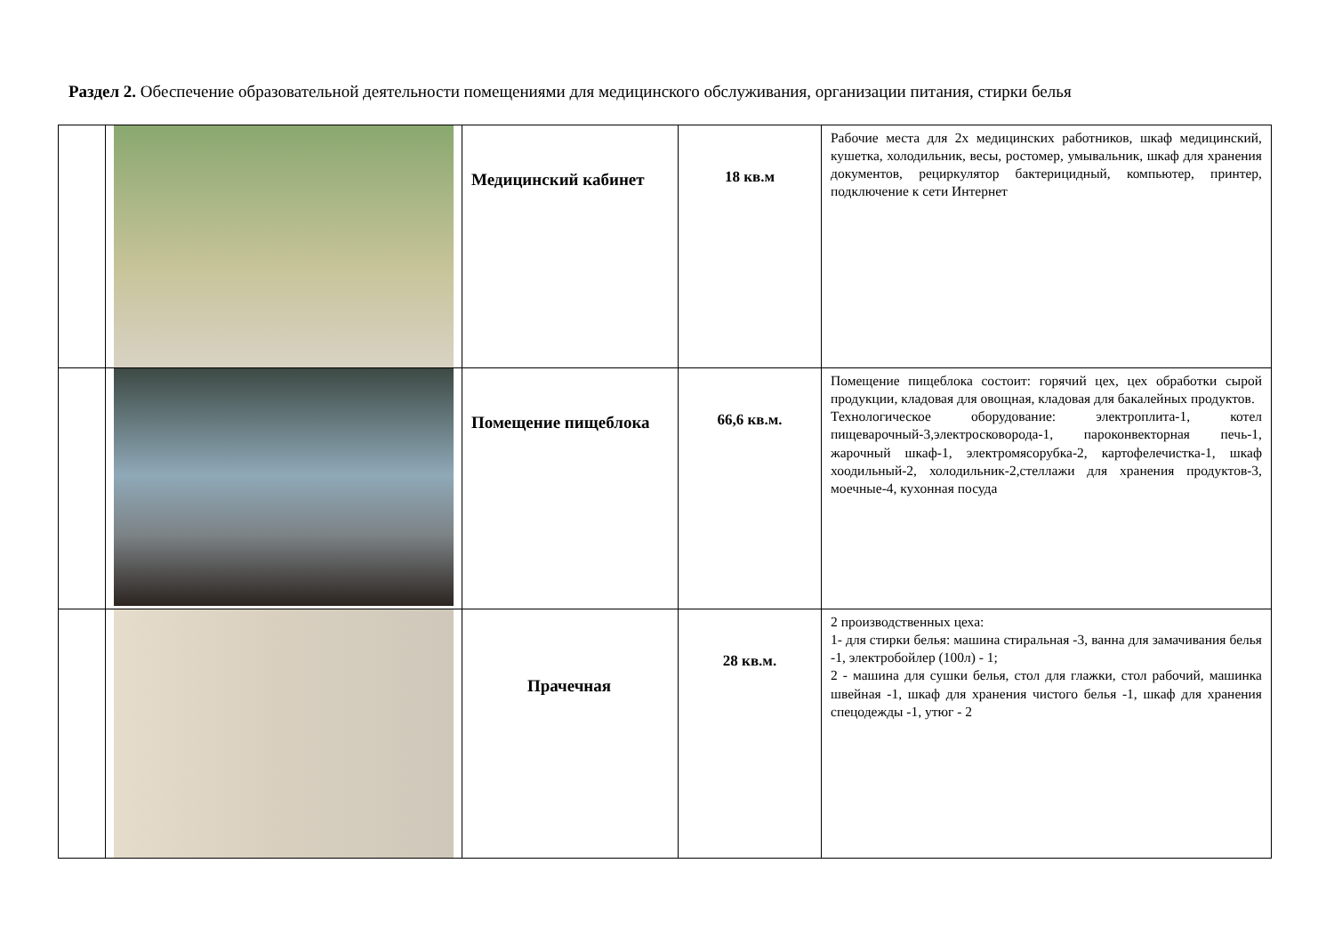Раздел 2. Обеспечение образовательной деятельности помещениями для медицинского обслуживания, организации питания, стирки белья
| | | Медицинский кабинет | 18 кв.м | Рабочие места для 2х медицинских работников, шкаф медицинский, кушетка, холодильник, весы, ростомер, умывальник, шкаф для хранения документов, рециркулятор бактерицидный, компьютер, принтер, подключение к сети Интернет |
| | | Помещение пищеблока | 66,6 кв.м. | Помещение пищеблока состоит: горячий цех, цех обработки сырой продукции, кладовая для овощная, кладовая для бакалейных продуктов. Технологическое оборудование: электроплита-1, котел пищеварочный-3,электросковорода-1, пароконвекторная печь-1, жарочный шкаф-1, электромясорубка-2, картофелечистка-1, шкаф хоодильный-2, холодильник-2,стеллажи для хранения продуктов-3, моечные-4, кухонная посуда |
| | | Прачечная | 28 кв.м. | 2 производственных цеха: 1- для стирки белья: машина стиральная -3, ванна для замачивания белья -1, электробойлер (100л) - 1; 2 - машина для сушки белья, стол для глажки, стол рабочий, машинка швейная -1, шкаф для хранения чистого белья -1, шкаф для хранения спецодежды -1, утюг - 2 |